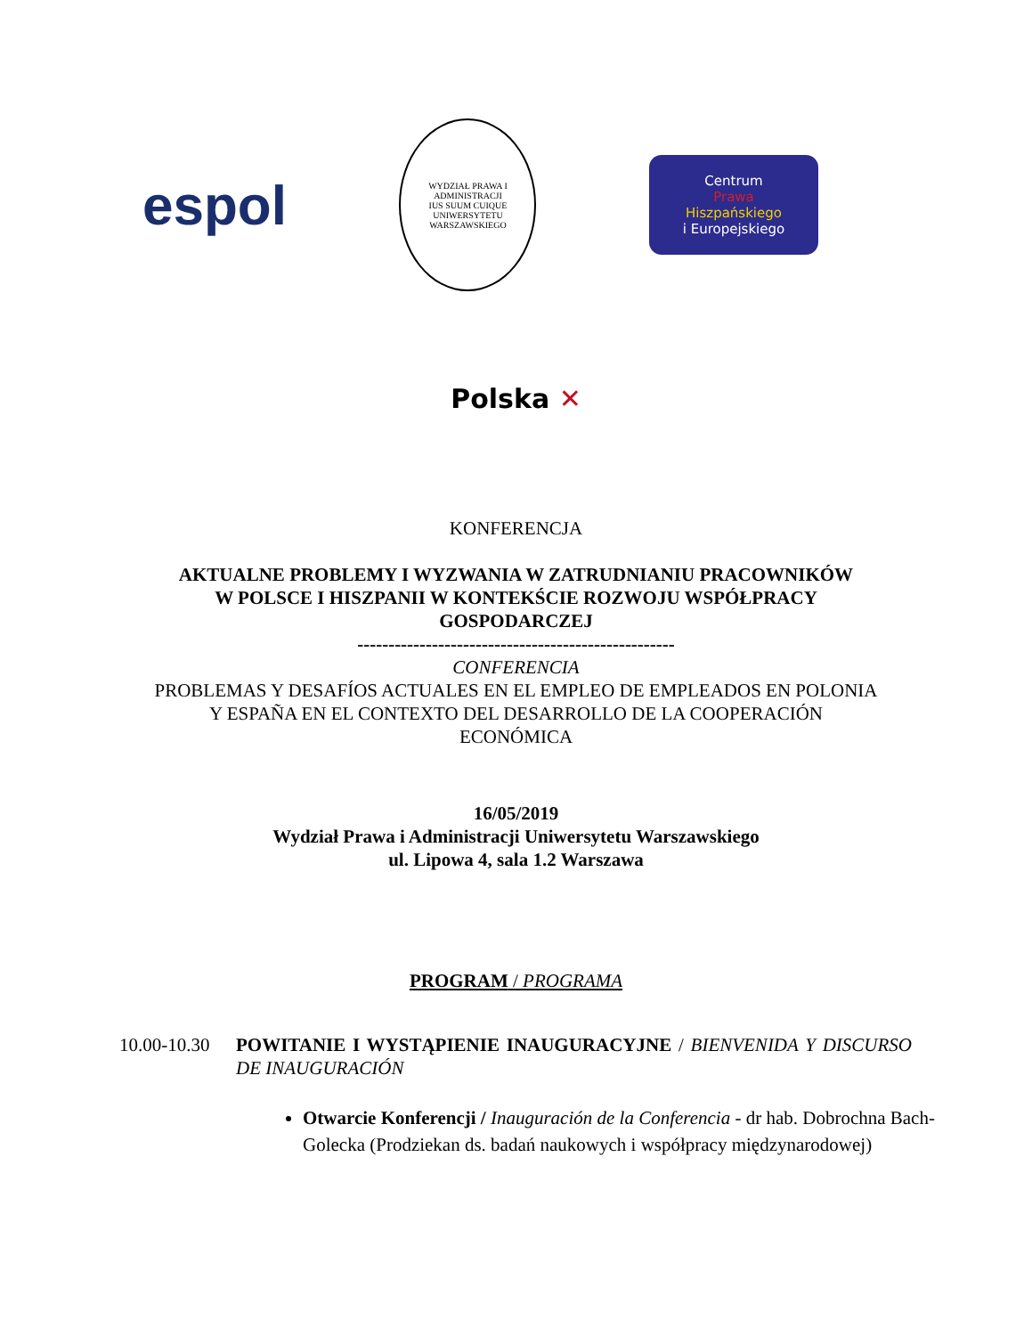espol
WYDZIAŁ PRAWA I ADMINISTRACJI
IUS SUUM CUIQUE
UNIWERSYTETU WARSZAWSKIEGO
Centrum
Prawa
Hiszpańskiego
i Europejskiego
Polska ✕
KONFERENCJA
AKTUALNE PROBLEMY I WYZWANIA W ZATRUDNIANIU PRACOWNIKÓW
W POLSCE I HISZPANII W KONTEKŚCIE ROZWOJU WSPÓŁPRACY
GOSPODARCZEJ
---------------------------------------------------
CONFERENCIA
PROBLEMAS Y DESAFÍOS ACTUALES EN EL EMPLEO DE EMPLEADOS EN POLONIA
Y ESPAÑA EN EL CONTEXTO DEL DESARROLLO DE LA COOPERACIÓN
ECONÓMICA
16/05/2019
Wydział Prawa i Administracji Uniwersytetu Warszawskiego
ul. Lipowa 4, sala 1.2 Warszawa
PROGRAM / PROGRAMA
10.00-10.30
POWITANIE I WYSTĄPIENIE INAUGURACYJNE / BIENVENIDA Y DISCURSO DE INAUGURACIÓN
Otwarcie Konferencji / Inauguración de la Conferencia - dr hab. Dobrochna Bach-Golecka (Prodziekan ds. badań naukowych i współpracy międzynarodowej)